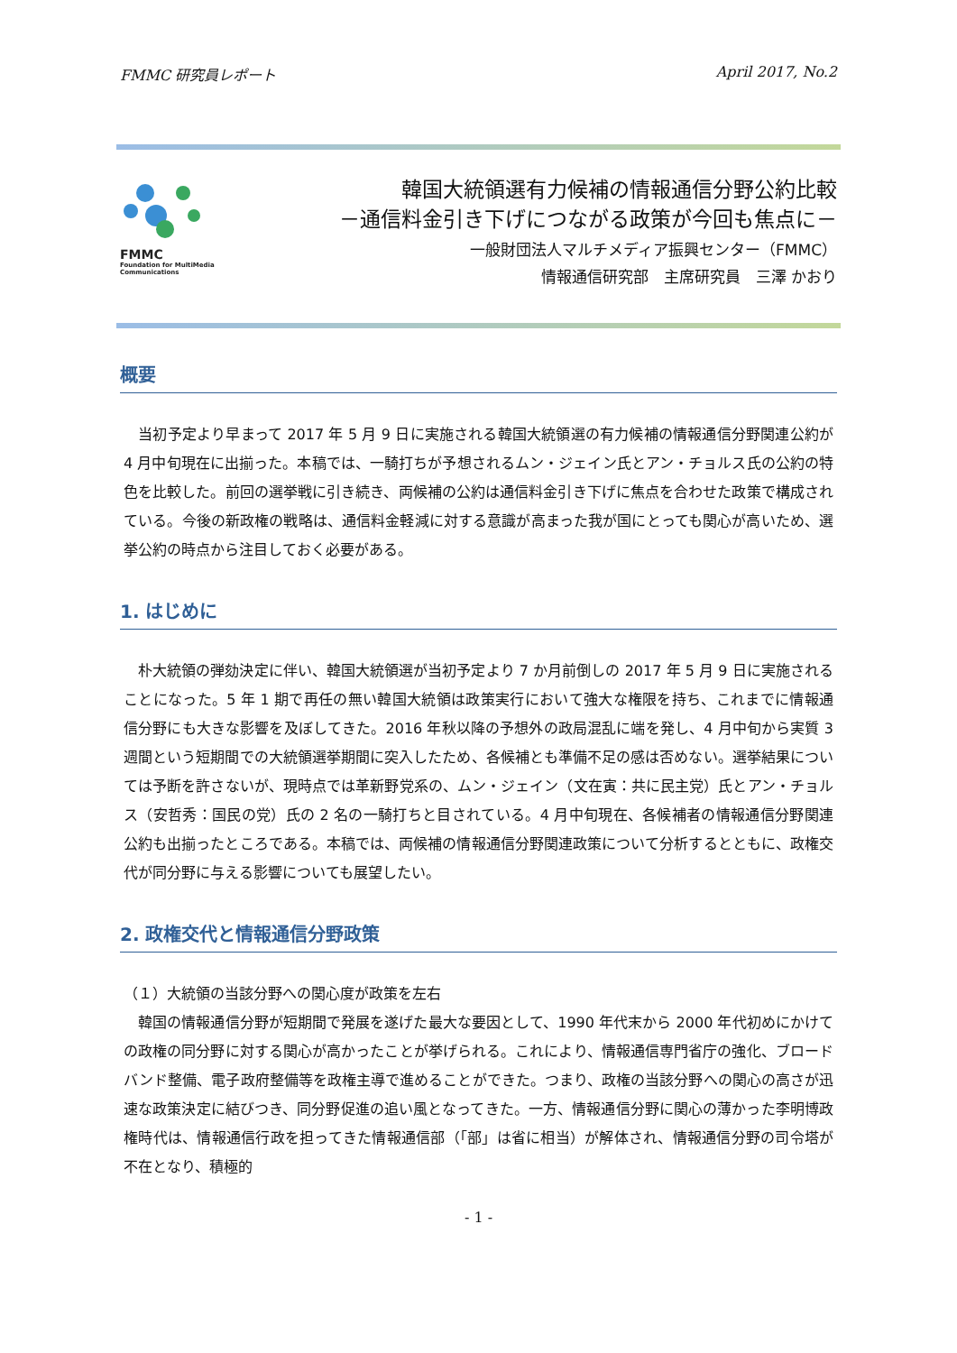FMMC 研究員レポート April 2017, No.2
FMMC
Foundation for MultiMedia Communications
韓国大統領選有力候補の情報通信分野公約比較
－通信料金引き下げにつながる政策が今回も焦点に－
一般財団法人マルチメディア振興センター（FMMC）
情報通信研究部　主席研究員　三澤 かおり
概要
　当初予定より早まって 2017 年 5 月 9 日に実施される韓国大統領選の有力候補の情報通信分野関連公約が 4 月中旬現在に出揃った。本稿では、一騎打ちが予想されるムン・ジェイン氏とアン・チョルス氏の公約の特色を比較した。前回の選挙戦に引き続き、両候補の公約は通信料金引き下げに焦点を合わせた政策で構成されている。今後の新政権の戦略は、通信料金軽減に対する意識が高まった我が国にとっても関心が高いため、選挙公約の時点から注目しておく必要がある。
1. はじめに
　朴大統領の弾劾決定に伴い、韓国大統領選が当初予定より 7 か月前倒しの 2017 年 5 月 9 日に実施されることになった。5 年 1 期で再任の無い韓国大統領は政策実行において強大な権限を持ち、これまでに情報通信分野にも大きな影響を及ぼしてきた。2016 年秋以降の予想外の政局混乱に端を発し、4 月中旬から実質 3 週間という短期間での大統領選挙期間に突入したため、各候補とも準備不足の感は否めない。選挙結果については予断を許さないが、現時点では革新野党系の、ムン・ジェイン（文在寅：共に民主党）氏とアン・チョルス（安哲秀：国民の党）氏の 2 名の一騎打ちと目されている。4 月中旬現在、各候補者の情報通信分野関連公約も出揃ったところである。本稿では、両候補の情報通信分野関連政策について分析するとともに、政権交代が同分野に与える影響についても展望したい。
2. 政権交代と情報通信分野政策
（１）大統領の当該分野への関心度が政策を左右
　韓国の情報通信分野が短期間で発展を遂げた最大な要因として、1990 年代末から 2000 年代初めにかけての政権の同分野に対する関心が高かったことが挙げられる。これにより、情報通信専門省庁の強化、ブロードバンド整備、電子政府整備等を政権主導で進めることができた。つまり、政権の当該分野への関心の高さが迅速な政策決定に結びつき、同分野促進の追い風となってきた。一方、情報通信分野に関心の薄かった李明博政権時代は、情報通信行政を担ってきた情報通信部（「部」は省に相当）が解体され、情報通信分野の司令塔が不在となり、積極的
- 1 -